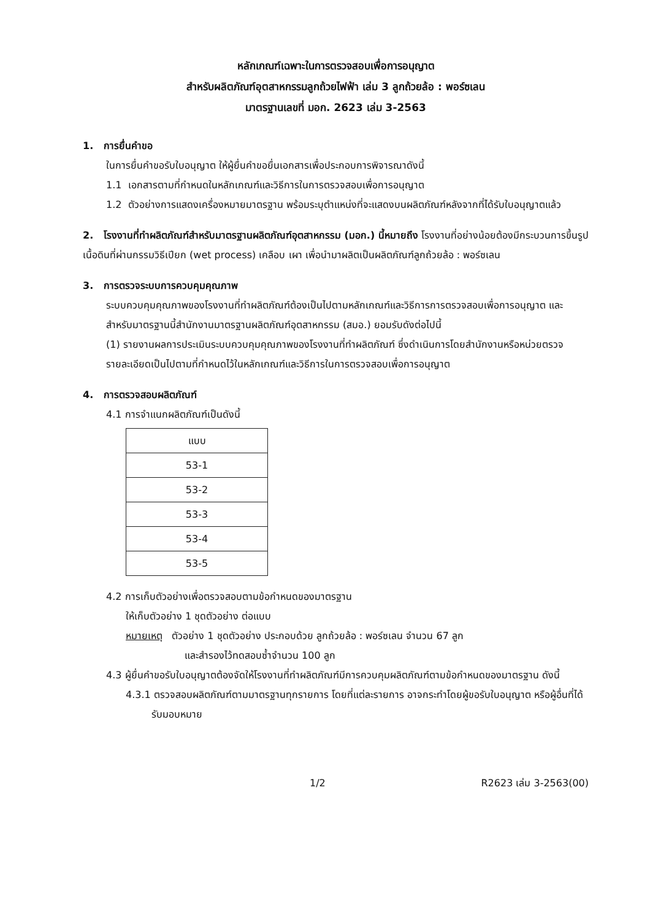หลักเกณฑ์เฉพาะในการตรวจสอบเพื่อการอนุญาต
สำหรับผลิตภัณฑ์อุตสาหกรรมลูกถ้วยไฟฟ้า เล่ม 3 ลูกถ้วยล้อ : พอร์ซเลน
มาตรฐานเลขที่ มอก. 2623 เล่ม 3-2563
1. การยื่นคำขอ
ในการยื่นคำขอรับใบอนุญาต ให้ผู้ยื่นคำขอยื่นเอกสารเพื่อประกอบการพิจารณาดังนี้
1.1 เอกสารตามที่กำหนดในหลักเกณฑ์และวิธีการในการตรวจสอบเพื่อการอนุญาต
1.2 ตัวอย่างการแสดงเครื่องหมายมาตรฐาน พร้อมระบุตำแหน่งที่จะแสดงบนผลิตภัณฑ์หลังจากที่ได้รับใบอนุญาตแล้ว
2. โรงงานที่ทำผลิตภัณฑ์สำหรับมาตรฐานผลิตภัณฑ์อุตสาหกรรม (มอก.) นี้หมายถึง โรงงานที่อย่างน้อยต้องมีกระบวนการขึ้นรูปเนื้อดินที่ผ่านกรรมวิธีเปียก (wet process) เคลือบ เผา เพื่อนำมาผลิตเป็นผลิตภัณฑ์ลูกถ้วยล้อ : พอร์ซเลน
3. การตรวจระบบการควบคุมคุณภาพ
ระบบควบคุมคุณภาพของโรงงานที่ทำผลิตภัณฑ์ต้องเป็นไปตามหลักเกณฑ์และวิธีการการตรวจสอบเพื่อการอนุญาต และสำหรับมาตรฐานนี้สำนักงานมาตรฐานผลิตภัณฑ์อุตสาหกรรม (สมอ.) ยอมรับดังต่อไปนี้
(1) รายงานผลการประเมินระบบควบคุมคุณภาพของโรงงานที่ทำผลิตภัณฑ์ ซึ่งดำเนินการโดยสำนักงานหรือหน่วยตรวจ
รายละเอียดเป็นไปตามที่กำหนดไว้ในหลักเกณฑ์และวิธีการในการตรวจสอบเพื่อการอนุญาต
4. การตรวจสอบผลิตภัณฑ์
4.1 การจำแนกผลิตภัณฑ์เป็นดังนี้
| แบบ |
| --- |
| 53-1 |
| 53-2 |
| 53-3 |
| 53-4 |
| 53-5 |
4.2 การเก็บตัวอย่างเพื่อตรวจสอบตามข้อกำหนดของมาตรฐาน
ให้เก็บตัวอย่าง 1 ชุดตัวอย่าง ต่อแบบ
หมายเหตุ ตัวอย่าง 1 ชุดตัวอย่าง ประกอบด้วย ลูกถ้วยล้อ : พอร์ซเลน จำนวน 67 ลูก
และสำรองไว้ทดสอบซ้ำจำนวน 100 ลูก
4.3 ผู้ยื่นคำขอรับใบอนุญาตต้องจัดให้โรงงานที่ทำผลิตภัณฑ์มีการควบคุมผลิตภัณฑ์ตามข้อกำหนดของมาตรฐาน ดังนี้
4.3.1 ตรวจสอบผลิตภัณฑ์ตามมาตรฐานทุกรายการ โดยที่แต่ละรายการ อาจกระทำโดยผู้ขอรับใบอนุญาต หรือผู้อื่นที่ได้รับมอบหมาย
1/2 R2623 เล่ม 3-2563(00)